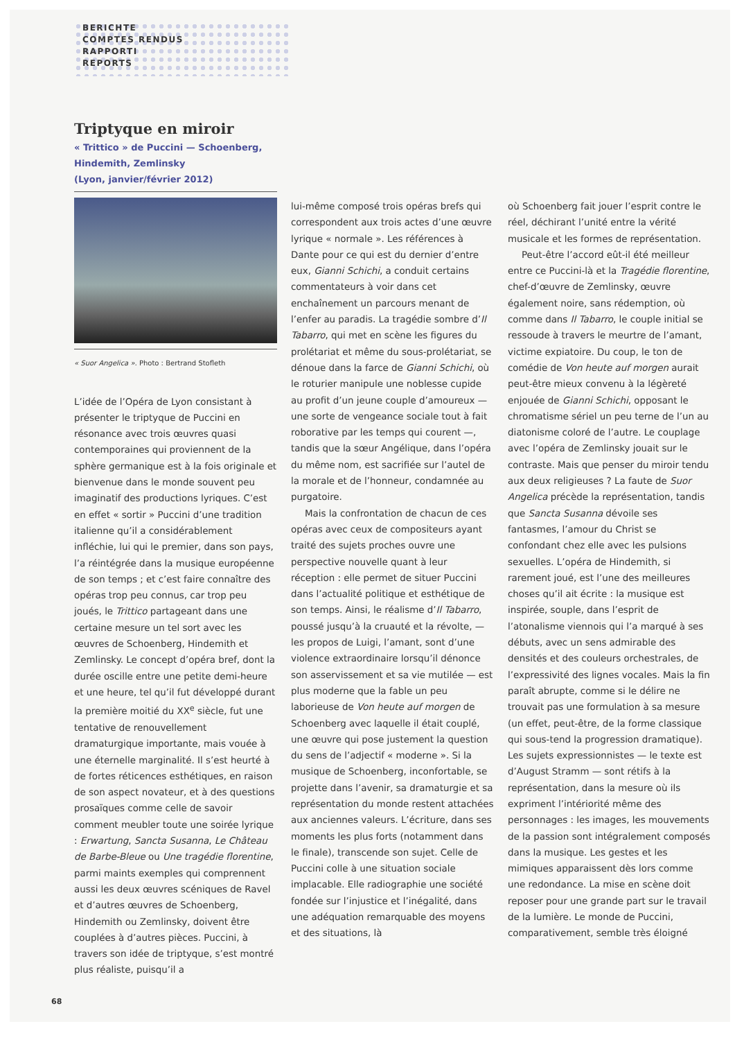BERICHTE
COMPTES RENDUS
RAPPORTI
REPORTS
Triptyque en miroir
« Trittico » de Puccini — Schoenberg, Hindemith, Zemlinsky
(Lyon, janvier/février 2012)
« Suor Angelica ». Photo : Bertrand Stofleth
L’idée de l’Opéra de Lyon consistant à présenter le triptyque de Puccini en résonance avec trois œuvres quasi contemporaines qui proviennent de la sphère germanique est à la fois originale et bienvenue dans le monde souvent peu imaginatif des productions lyriques. C’est en effet « sortir » Puccini d’une tradition italienne qu’il a considérablement infléchie, lui qui le premier, dans son pays, l’a réintégrée dans la musique européenne de son temps ; et c’est faire connaître des opéras trop peu connus, car trop peu joués, le Trittico partageant dans une certaine mesure un tel sort avec les œuvres de Schoenberg, Hindemith et Zemlinsky. Le concept d’opéra bref, dont la durée oscille entre une petite demi-heure et une heure, tel qu’il fut développé durant la première moitié du XX<sup>e</sup> siècle, fut une tentative de renouvellement dramaturgique importante, mais vouée à une éternelle marginalité. Il s’est heurté à de fortes réticences esthétiques, en raison de son aspect novateur, et à des questions prosaïques comme celle de savoir comment meubler toute une soirée lyrique : Erwartung, Sancta Susanna, Le Château de Barbe-Bleue ou Une tragédie florentine, parmi maints exemples qui comprennent aussi les deux œuvres scéniques de Ravel et d’autres œuvres de Schoenberg, Hindemith ou Zemlinsky, doivent être couplées à d’autres pièces. Puccini, à travers son idée de triptyque, s’est montré plus réaliste, puisqu’il a
lui-même composé trois opéras brefs qui correspondent aux trois actes d’une œuvre lyrique « normale ». Les références à Dante pour ce qui est du dernier d’entre eux, Gianni Schichi, a conduit certains commentateurs à voir dans cet enchaînement un parcours menant de l’enfer au paradis. La tragédie sombre d’Il Tabarro, qui met en scène les figures du prolétariat et même du sous-prolétariat, se dénoue dans la farce de Gianni Schichi, où le roturier manipule une noblesse cupide au profit d’un jeune couple d’amoureux — une sorte de vengeance sociale tout à fait roborative par les temps qui courent —, tandis que la sœur Angélique, dans l’opéra du même nom, est sacrifiée sur l’autel de la morale et de l’honneur, condamnée au purgatoire.
Mais la confrontation de chacun de ces opéras avec ceux de compositeurs ayant traité des sujets proches ouvre une perspective nouvelle quant à leur réception : elle permet de situer Puccini dans l’actualité politique et esthétique de son temps. Ainsi, le réalisme d’Il Tabarro, poussé jusqu’à la cruauté et la révolte, — les propos de Luigi, l’amant, sont d’une violence extraordinaire lorsqu’il dénonce son asservissement et sa vie mutilée — est plus moderne que la fable un peu laborieuse de Von heute auf morgen de Schoenberg avec laquelle il était couplé, une œuvre qui pose justement la question du sens de l’adjectif « moderne ». Si la musique de Schoenberg, inconfortable, se projette dans l’avenir, sa dramaturgie et sa représentation du monde restent attachées aux anciennes valeurs. L’écriture, dans ses moments les plus forts (notamment dans le finale), transcende son sujet. Celle de Puccini colle à une situation sociale implacable. Elle radiographie une société fondée sur l’injustice et l’inégalité, dans une adéquation remarquable des moyens et des situations, là
où Schoenberg fait jouer l’esprit contre le réel, déchirant l’unité entre la vérité musicale et les formes de représentation.
Peut-être l’accord eût-il été meilleur entre ce Puccini-là et la Tragédie florentine, chef-d’œuvre de Zemlinsky, œuvre également noire, sans rédemption, où comme dans Il Tabarro, le couple initial se ressoude à travers le meurtre de l’amant, victime expiatoire. Du coup, le ton de comédie de Von heute auf morgen aurait peut-être mieux convenu à la légèreté enjouée de Gianni Schichi, opposant le chromatisme sériel un peu terne de l’un au diatonisme coloré de l’autre. Le couplage avec l’opéra de Zemlinsky jouait sur le contraste. Mais que penser du miroir tendu aux deux religieuses ? La faute de Suor Angelica précède la représentation, tandis que Sancta Susanna dévoile ses fantasmes, l’amour du Christ se confondant chez elle avec les pulsions sexuelles. L’opéra de Hindemith, si rarement joué, est l’une des meilleures choses qu’il ait écrite : la musique est inspirée, souple, dans l’esprit de l’atonalisme viennois qui l’a marqué à ses débuts, avec un sens admirable des densités et des couleurs orchestrales, de l’expressivité des lignes vocales. Mais la fin paraît abrupte, comme si le délire ne trouvait pas une formulation à sa mesure (un effet, peut-être, de la forme classique qui sous-tend la progression dramatique). Les sujets expressionnistes — le texte est d’August Stramm — sont rétifs à la représentation, dans la mesure où ils expriment l’intériorité même des personnages : les images, les mouvements de la passion sont intégralement composés dans la musique. Les gestes et les mimiques apparaissent dès lors comme une redondance. La mise en scène doit reposer pour une grande part sur le travail de la lumière. Le monde de Puccini, comparativement, semble très éloigné
68